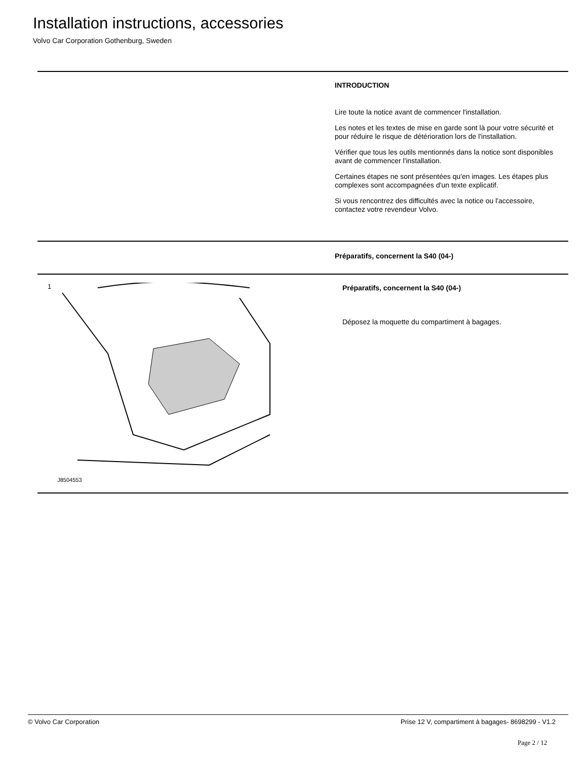Installation instructions, accessories
Volvo Car Corporation Gothenburg, Sweden
INTRODUCTION
Lire toute la notice avant de commencer l'installation.
Les notes et les textes de mise en garde sont là pour votre sécurité et pour réduire le risque de détérioration lors de l'installation.
Vérifier que tous les outils mentionnés dans la notice sont disponibles avant de commencer l'installation.
Certaines étapes ne sont présentées qu'en images. Les étapes plus complexes sont accompagnées d'un texte explicatif.
Si vous rencontrez des difficultés avec la notice ou l'accessoire, contactez votre revendeur Volvo.
Préparatifs, concernent la S40 (04-)
1
J8504553
Préparatifs, concernent la S40 (04-)
Déposez la moquette du compartiment à bagages.
© Volvo Car Corporation Prise 12 V, compartiment à bagages- 8698299 - V1.2
Page 2 / 12